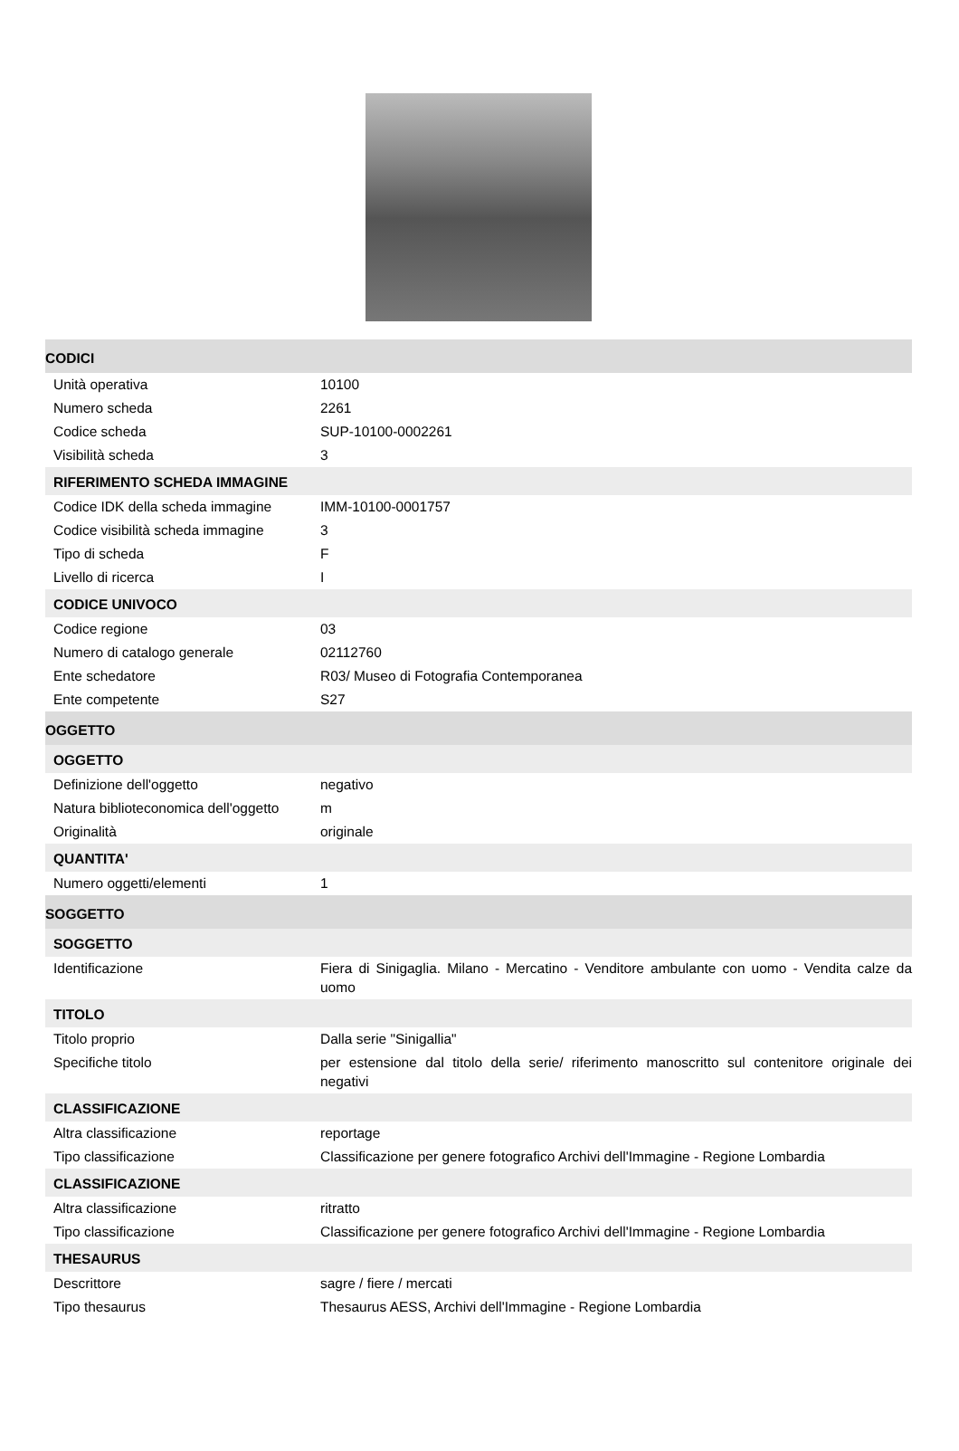CODICI
| Unità operativa | 10100 |
| Numero scheda | 2261 |
| Codice scheda | SUP-10100-0002261 |
| Visibilità scheda | 3 |
RIFERIMENTO SCHEDA IMMAGINE
| Codice IDK della scheda immagine | IMM-10100-0001757 |
| Codice visibilità scheda immagine | 3 |
| Tipo di scheda | F |
| Livello di ricerca | I |
CODICE UNIVOCO
| Codice regione | 03 |
| Numero di catalogo generale | 02112760 |
| Ente schedatore | R03/ Museo di Fotografia Contemporanea |
| Ente competente | S27 |
OGGETTO
OGGETTO
| Definizione dell'oggetto | negativo |
| Natura biblioteconomica dell'oggetto | m |
| Originalità | originale |
QUANTITA'
| Numero oggetti/elementi | 1 |
SOGGETTO
SOGGETTO
| Identificazione | Fiera di Sinigaglia. Milano - Mercatino - Venditore ambulante con uomo - Vendita calze da uomo |
TITOLO
| Titolo proprio | Dalla serie "Sinigallia" |
| Specifiche titolo | per estensione dal titolo della serie/ riferimento manoscritto sul contenitore originale dei negativi |
CLASSIFICAZIONE
| Altra classificazione | reportage |
| Tipo classificazione | Classificazione per genere fotografico Archivi dell'Immagine - Regione Lombardia |
CLASSIFICAZIONE
| Altra classificazione | ritratto |
| Tipo classificazione | Classificazione per genere fotografico Archivi dell'Immagine - Regione Lombardia |
THESAURUS
| Descrittore | sagre / fiere / mercati |
| Tipo thesaurus | Thesaurus AESS, Archivi dell'Immagine - Regione Lombardia |